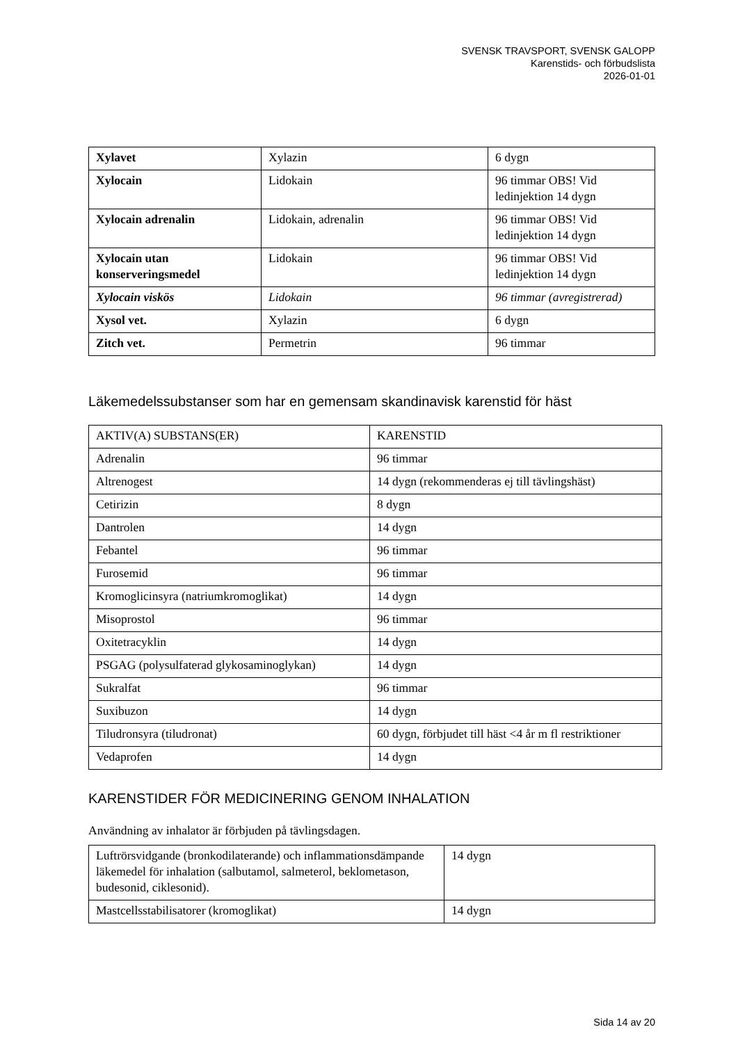SVENSK TRAVSPORT, SVENSK GALOPP
Karenstids- och förbudslista
2026-01-01
| Xylavet | Xylazin | 6 dygn |
| Xylocain | Lidokain | 96 timmar OBS! Vid ledinjektion 14 dygn |
| Xylocain adrenalin | Lidokain, adrenalin | 96 timmar OBS! Vid ledinjektion 14 dygn |
| Xylocain utan konserveringsmedel | Lidokain | 96 timmar OBS! Vid ledinjektion 14 dygn |
| Xylocain viskös | Lidokain | 96 timmar (avregistrerad) |
| Xysol vet. | Xylazin | 6 dygn |
| Zitch vet. | Permetrin | 96 timmar |
Läkemedelssubstanser som har en gemensam skandinavisk karenstid för häst
| AKTIV(A) SUBSTANS(ER) | KARENSTID |
| --- | --- |
| Adrenalin | 96 timmar |
| Altrenogest | 14 dygn (rekommenderas ej till tävlingshäst) |
| Cetirizin | 8 dygn |
| Dantrolen | 14 dygn |
| Febantel | 96 timmar |
| Furosemid | 96 timmar |
| Kromoglicinsyra (natriumkromoglikat) | 14 dygn |
| Misoprostol | 96 timmar |
| Oxitetracyklin | 14 dygn |
| PSGAG (polysulfaterad glykosaminoglykan) | 14 dygn |
| Sukralfat | 96 timmar |
| Suxibuzon | 14 dygn |
| Tiludronsyra (tiludronat) | 60 dygn, förbjudet till häst <4 år m fl restriktioner |
| Vedaprofen | 14 dygn |
KARENSTIDER FÖR MEDICINERING GENOM INHALATION
Användning av inhalator är förbjuden på tävlingsdagen.
| Luftrörsvidgande (bronkodilaterande) och inflammationsdämpande läkemedel för inhalation (salbutamol, salmeterol, beklometason, budesonid, ciklesonid). | 14 dygn |
| Mastcellsstabilisatorer (kromoglikat) | 14 dygn |
Sida 14 av 20